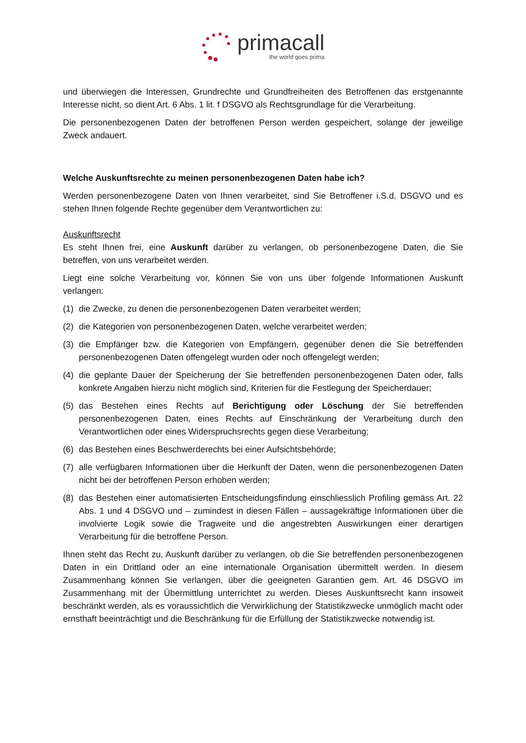primacall
the world goes prima
und überwiegen die Interessen, Grundrechte und Grundfreiheiten des Betroffenen das erstgenannte Interesse nicht, so dient Art. 6 Abs. 1 lit. f DSGVO als Rechtsgrundlage für die Verarbeitung.
Die personenbezogenen Daten der betroffenen Person werden gespeichert, solange der jeweilige Zweck andauert.
Welche Auskunftsrechte zu meinen personenbezogenen Daten habe ich?
Werden personenbezogene Daten von Ihnen verarbeitet, sind Sie Betroffener i.S.d. DSGVO und es stehen Ihnen folgende Rechte gegenüber dem Verantwortlichen zu:
Auskunftsrecht
Es steht Ihnen frei, eine Auskunft darüber zu verlangen, ob personenbezogene Daten, die Sie betreffen, von uns verarbeitet werden.
Liegt eine solche Verarbeitung vor, können Sie von uns über folgende Informationen Auskunft verlangen:
(1) die Zwecke, zu denen die personenbezogenen Daten verarbeitet werden;
(2) die Kategorien von personenbezogenen Daten, welche verarbeitet werden;
(3) die Empfänger bzw. die Kategorien von Empfängern, gegenüber denen die Sie betreffenden personenbezogenen Daten offengelegt wurden oder noch offengelegt werden;
(4) die geplante Dauer der Speicherung der Sie betreffenden personenbezogenen Daten oder, falls konkrete Angaben hierzu nicht möglich sind, Kriterien für die Festlegung der Speicherdauer;
(5) das Bestehen eines Rechts auf Berichtigung oder Löschung der Sie betreffenden personenbezogenen Daten, eines Rechts auf Einschränkung der Verarbeitung durch den Verantwortlichen oder eines Widerspruchsrechts gegen diese Verarbeitung;
(6) das Bestehen eines Beschwerderechts bei einer Aufsichtsbehörde;
(7) alle verfügbaren Informationen über die Herkunft der Daten, wenn die personenbezogenen Daten nicht bei der betroffenen Person erhoben werden;
(8) das Bestehen einer automatisierten Entscheidungsfindung einschliesslich Profiling gemäss Art. 22 Abs. 1 und 4 DSGVO und – zumindest in diesen Fällen – aussagekräftige Informationen über die involvierte Logik sowie die Tragweite und die angestrebten Auswirkungen einer derartigen Verarbeitung für die betroffene Person.
Ihnen steht das Recht zu, Auskunft darüber zu verlangen, ob die Sie betreffenden personenbezogenen Daten in ein Drittland oder an eine internationale Organisation übermittelt werden. In diesem Zusammenhang können Sie verlangen, über die geeigneten Garantien gem. Art. 46 DSGVO im Zusammenhang mit der Übermittlung unterrichtet zu werden. Dieses Auskunftsrecht kann insoweit beschränkt werden, als es voraussichtlich die Verwirklichung der Statistikzwecke unmöglich macht oder ernsthaft beeinträchtigt und die Beschränkung für die Erfüllung der Statistikzwecke notwendig ist.